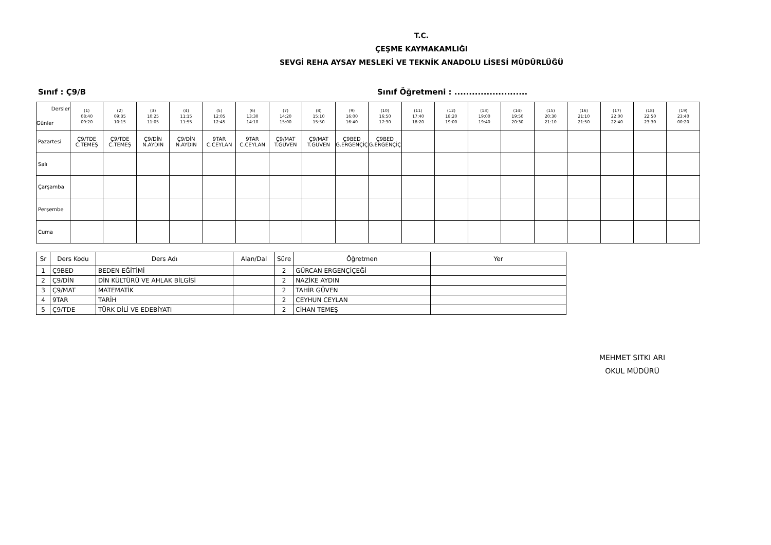T.C.
ÇEŞME KAYMAKAMLIĞI
SEVGİ REHA AYSAY MESLEKİ VE TEKNİK ANADOLU LİSESİ MÜDÜRLÜĞÜ
Sınıf : Ç9/B Sınıf Öğretmeni : .........................
| Dersler Günler | (1) 08:40 09:20 | (2) 09:35 10:15 | (3) 10:25 11:05 | (4) 11:15 11:55 | (5) 12:05 12:45 | (6) 13:30 14:10 | (7) 14:20 15:00 | (8) 15:10 15:50 | (9) 16:00 16:40 | (10) 16:50 17:30 | (11) 17:40 18:20 | (12) 18:20 19:00 | (13) 19:00 19:40 | (14) 19:50 20:30 | (15) 20:30 21:10 | (16) 21:10 21:50 | (17) 22:00 22:40 | (18) 22:50 23:30 | (19) 23:40 00:20 |
| --- | --- | --- | --- | --- | --- | --- | --- | --- | --- | --- | --- | --- | --- | --- | --- | --- | --- | --- | --- |
| Pazartesi | Ç9/TDE C.TEMEŞ | Ç9/TDE C.TEMEŞ | Ç9/DİN N.AYDIN | Ç9/DİN N.AYDIN | 9TAR C.CEYLAN | 9TAR C.CEYLAN | Ç9/MAT T.GÜVEN | Ç9/MAT T.GÜVEN | Ç9BED G.ERGENÇİÇ | Ç9BED G.ERGENÇİÇ | | | | | | | | | |
| Salı | | | | | | | | | | | | | | | | | | | |
| Çarşamba | | | | | | | | | | | | | | | | | | | |
| Perşembe | | | | | | | | | | | | | | | | | | | |
| Cuma | | | | | | | | | | | | | | | | | | | |
| Sr | Ders Kodu | Ders Adı | Alan/Dal | Süre | Öğretmen | Yer |
| --- | --- | --- | --- | --- | --- | --- |
| 1 | Ç9BED | BEDEN EĞİTİMİ | | 2 | GÜRCAN ERGENÇİÇEĞİ | |
| 2 | Ç9/DİN | DİN KÜLTÜRÜ VE AHLAK BİLGİSİ | | 2 | NAZİKE AYDIN | |
| 3 | Ç9/MAT | MATEMATİK | | 2 | TAHİR GÜVEN | |
| 4 | 9TAR | TARİH | | 2 | CEYHUN CEYLAN | |
| 5 | Ç9/TDE | TÜRK DİLİ VE EDEBİYATI | | 2 | CİHAN TEMEŞ | |
MEHMET SITKI ARI
OKUL MÜDÜRÜ